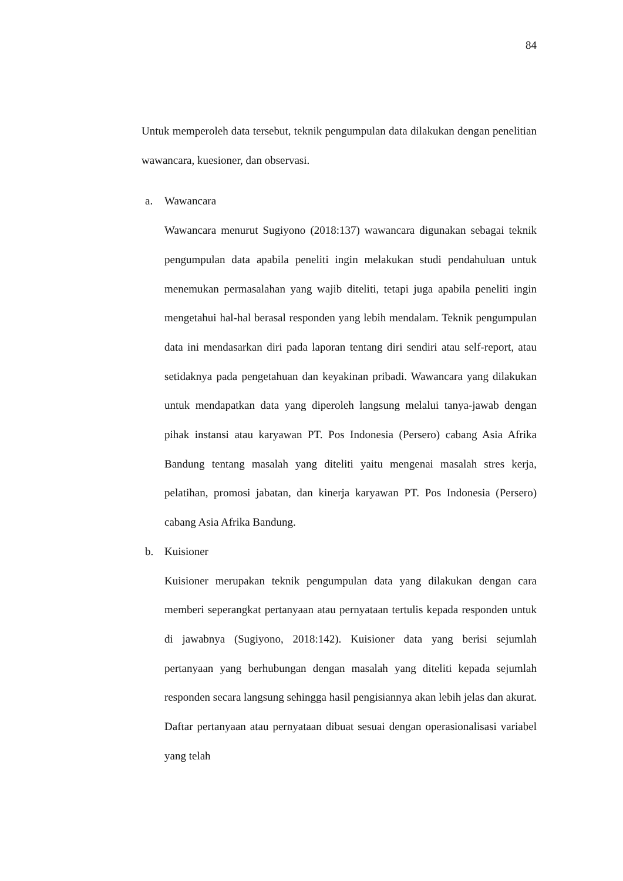84
Untuk memperoleh data tersebut, teknik pengumpulan data dilakukan dengan penelitian wawancara, kuesioner, dan observasi.
a. Wawancara
Wawancara menurut Sugiyono (2018:137) wawancara digunakan sebagai teknik pengumpulan data apabila peneliti ingin melakukan studi pendahuluan untuk menemukan permasalahan yang wajib diteliti, tetapi juga apabila peneliti ingin mengetahui hal-hal berasal responden yang lebih mendalam. Teknik pengumpulan data ini mendasarkan diri pada laporan tentang diri sendiri atau self-report, atau setidaknya pada pengetahuan dan keyakinan pribadi. Wawancara yang dilakukan untuk mendapatkan data yang diperoleh langsung melalui tanya-jawab dengan pihak instansi atau karyawan PT. Pos Indonesia (Persero) cabang Asia Afrika Bandung tentang masalah yang diteliti yaitu mengenai masalah stres kerja, pelatihan, promosi jabatan, dan kinerja karyawan PT. Pos Indonesia (Persero) cabang Asia Afrika Bandung.
b. Kuisioner
Kuisioner merupakan teknik pengumpulan data yang dilakukan dengan cara memberi seperangkat pertanyaan atau pernyataan tertulis kepada responden untuk di jawabnya (Sugiyono, 2018:142). Kuisioner data yang berisi sejumlah pertanyaan yang berhubungan dengan masalah yang diteliti kepada sejumlah responden secara langsung sehingga hasil pengisiannya akan lebih jelas dan akurat. Daftar pertanyaan atau pernyataan dibuat sesuai dengan operasionalisasi variabel yang telah